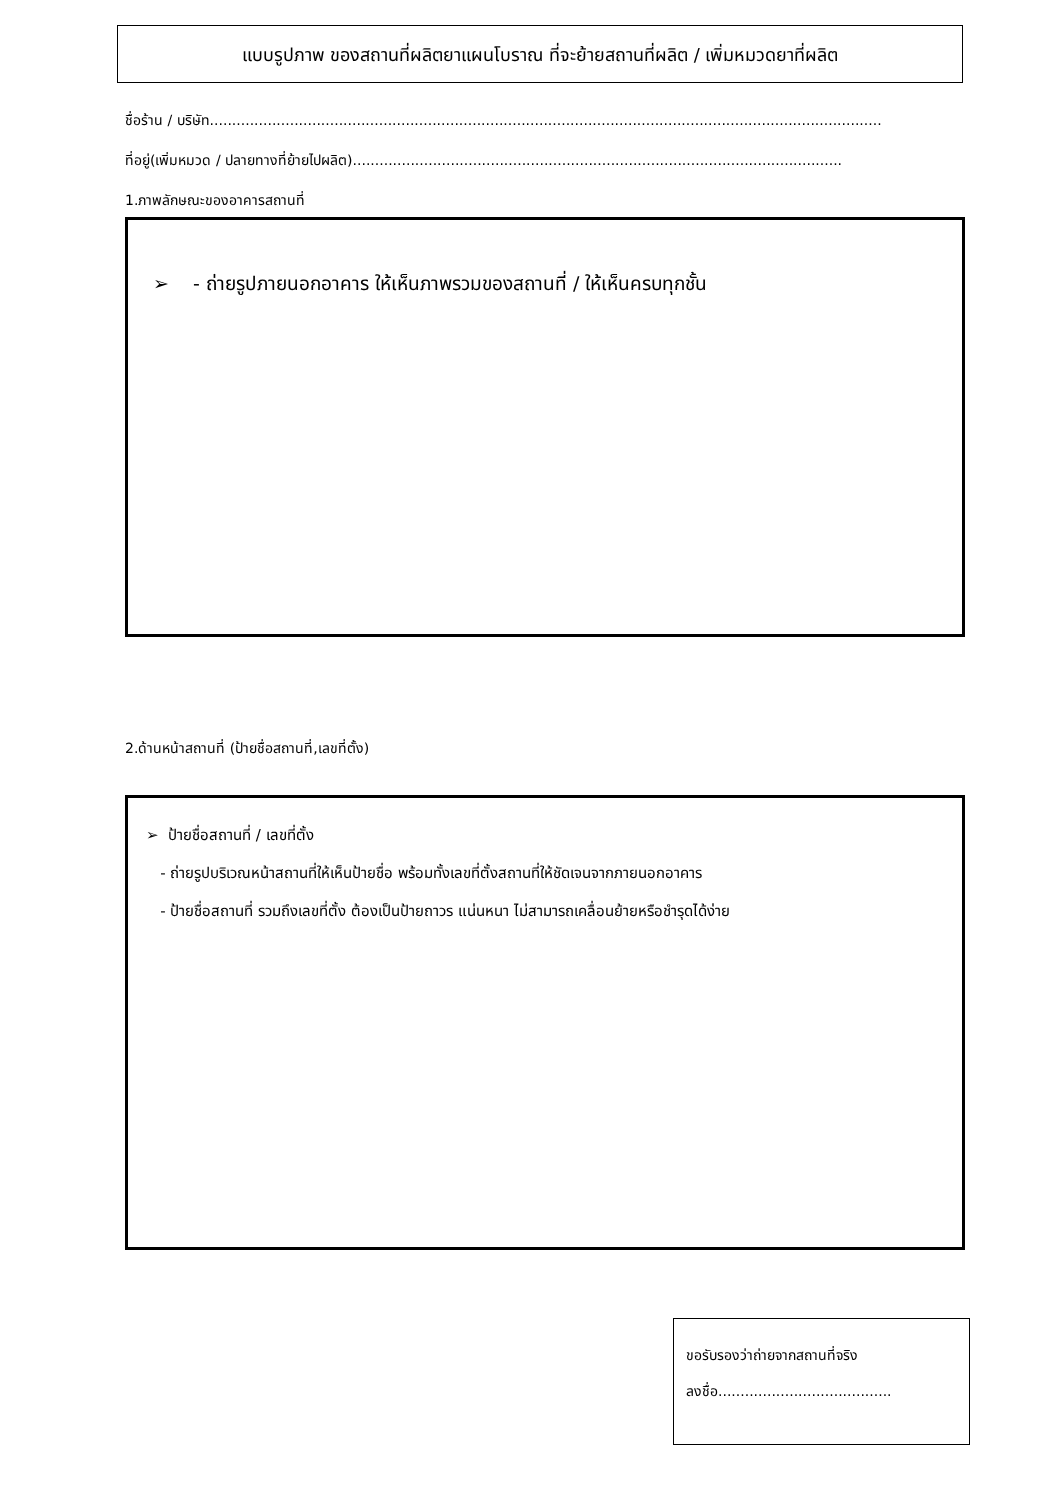แบบรูปภาพ ของสถานที่ผลิตยาแผนโบราณ ที่จะย้ายสถานที่ผลิต / เพิ่มหมวดยาที่ผลิต
ชื่อร้าน / บริษัท.......................................................................................................................................................
ที่อยู่(เพิ่มหมวด / ปลายทางที่ย้ายไปผลิต)..............................................................................................................
1.ภาพลักษณะของอาคารสถานที่
➢ - ถ่ายรูปภายนอกอาคาร ให้เห็นภาพรวมของสถานที่ / ให้เห็นครบทุกชั้น
2.ด้านหน้าสถานที่ (ป้ายชื่อสถานที่,เลขที่ตั้ง)
➢ ป้ายชื่อสถานที่ / เลขที่ตั้ง
- ถ่ายรูปบริเวณหน้าสถานที่ให้เห็นป้ายชื่อ พร้อมทั้งเลขที่ตั้งสถานที่ให้ชัดเจนจากภายนอกอาคาร
- ป้ายชื่อสถานที่ รวมถึงเลขที่ตั้ง ต้องเป็นป้ายถาวร แน่นหนา ไม่สามารถเคลื่อนย้ายหรือชำรุดได้ง่าย
ขอรับรองว่าถ่ายจากสถานที่จริง
ลงชื่อ.......................................